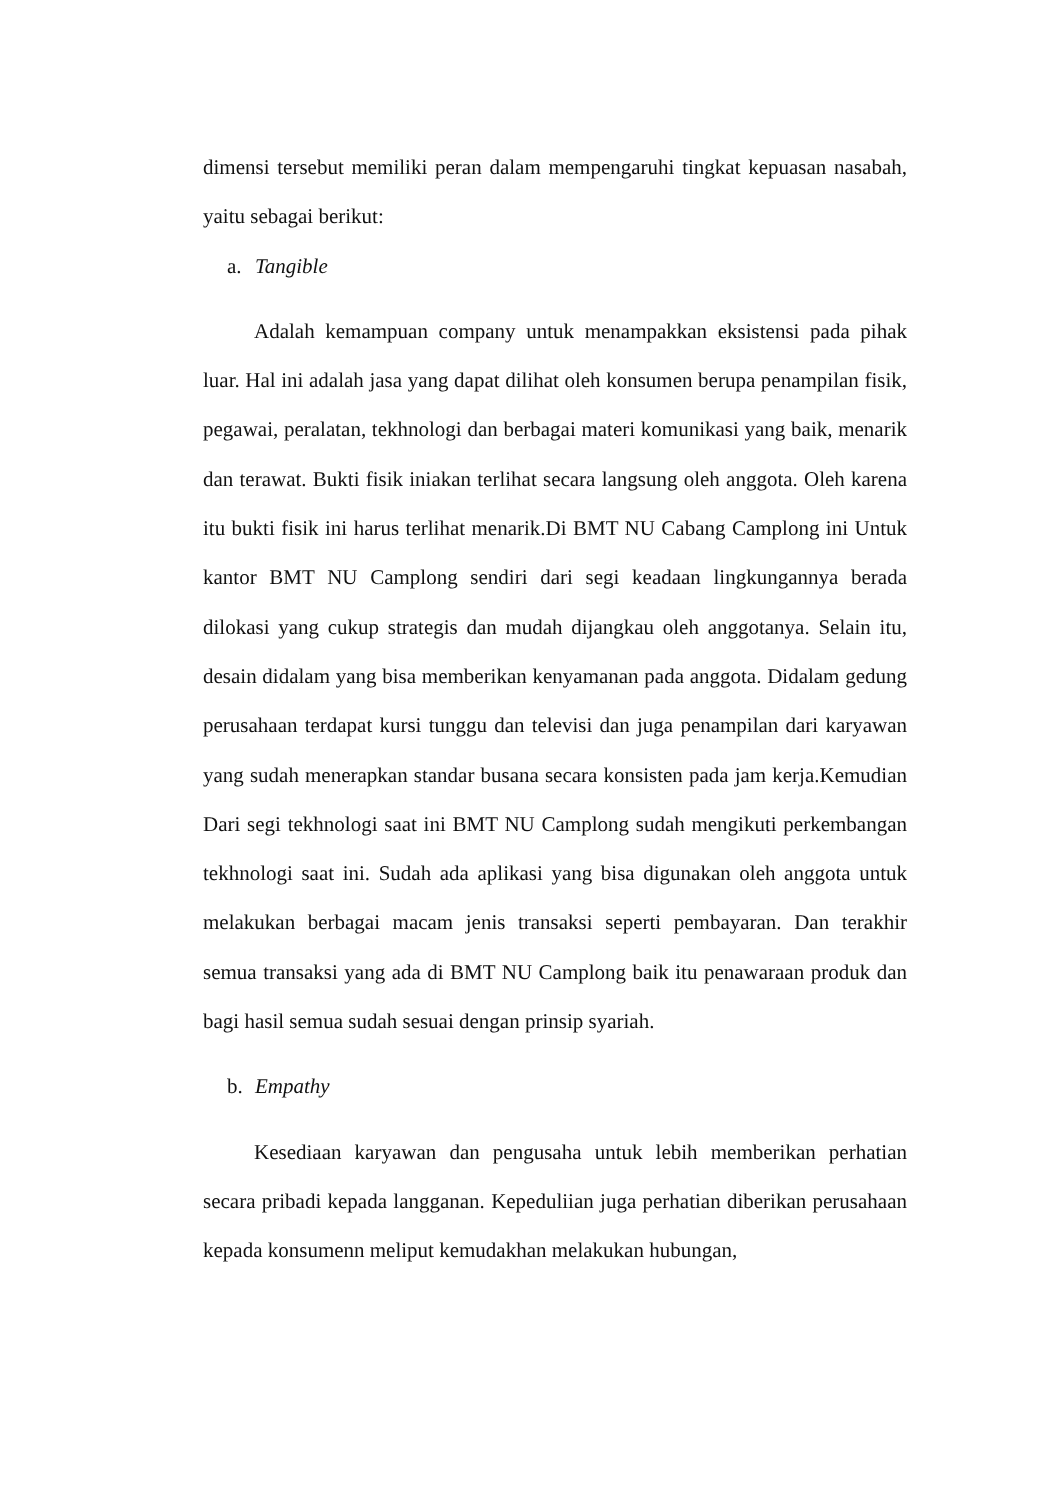dimensi tersebut memiliki peran dalam mempengaruhi tingkat kepuasan nasabah, yaitu sebagai berikut:
a. Tangible
Adalah kemampuan company untuk menampakkan eksistensi pada pihak luar. Hal ini adalah jasa yang dapat dilihat oleh konsumen berupa penampilan fisik, pegawai, peralatan, tekhnologi dan berbagai materi komunikasi yang baik, menarik dan terawat. Bukti fisik iniakan terlihat secara langsung oleh anggota. Oleh karena itu bukti fisik ini harus terlihat menarik.Di BMT NU Cabang Camplong ini Untuk kantor BMT NU Camplong sendiri dari segi keadaan lingkungannya berada dilokasi yang cukup strategis dan mudah dijangkau oleh anggotanya. Selain itu, desain didalam yang bisa memberikan kenyamanan pada anggota. Didalam gedung perusahaan terdapat kursi tunggu dan televisi dan juga penampilan dari karyawan yang sudah menerapkan standar busana secara konsisten pada jam kerja.Kemudian Dari segi tekhnologi saat ini BMT NU Camplong sudah mengikuti perkembangan tekhnologi saat ini. Sudah ada aplikasi yang bisa digunakan oleh anggota untuk melakukan berbagai macam jenis transaksi seperti pembayaran. Dan terakhir semua transaksi yang ada di BMT NU Camplong baik itu penawaraan produk dan bagi hasil semua sudah sesuai dengan prinsip syariah.
b. Empathy
Kesediaan karyawan dan pengusaha untuk lebih memberikan perhatian secara pribadi kepada langganan. Kepeduliian juga perhatian diberikan perusahaan kepada konsumenn meliput kemudakhan melakukan hubungan,